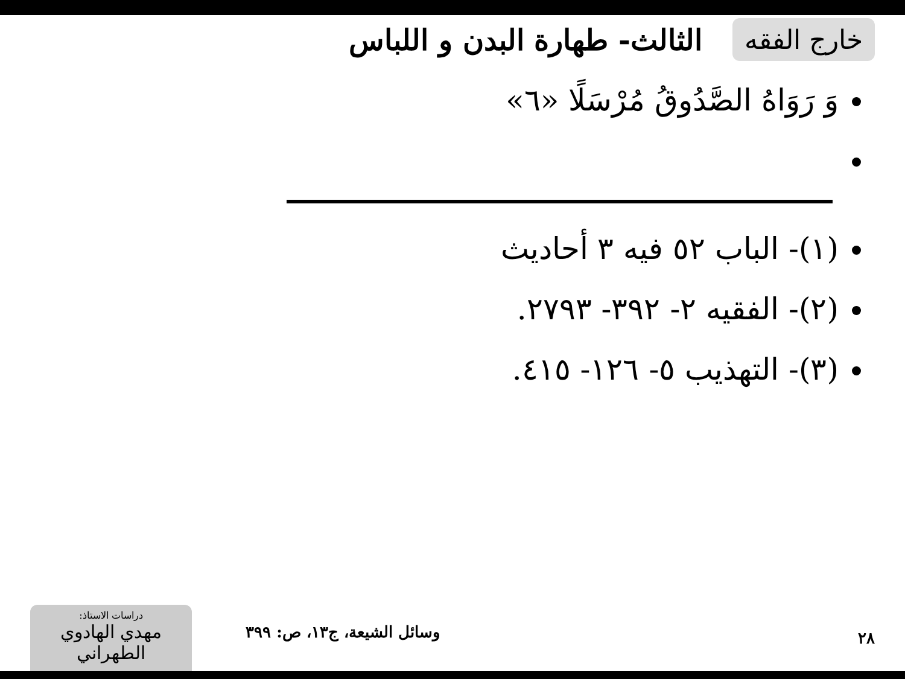خارج الفقه
الثالث- طهارة البدن و اللباس
وَ رَوَاهُ الصَّدُوقُ مُرْسَلًا «٦»
(١)- الباب ٥٢ فيه ٣ أحاديث
(٢)- الفقيه ٢- ٣٩٢- ٢٧٩٣.
(٣)- التهذيب ٥- ١٢٦- ٤١٥.
٢٨ وسائل الشيعة، ج١٣، ص: ٣٩٩
دراسات الاستاذ:
مهدي الهادوي الطهراني